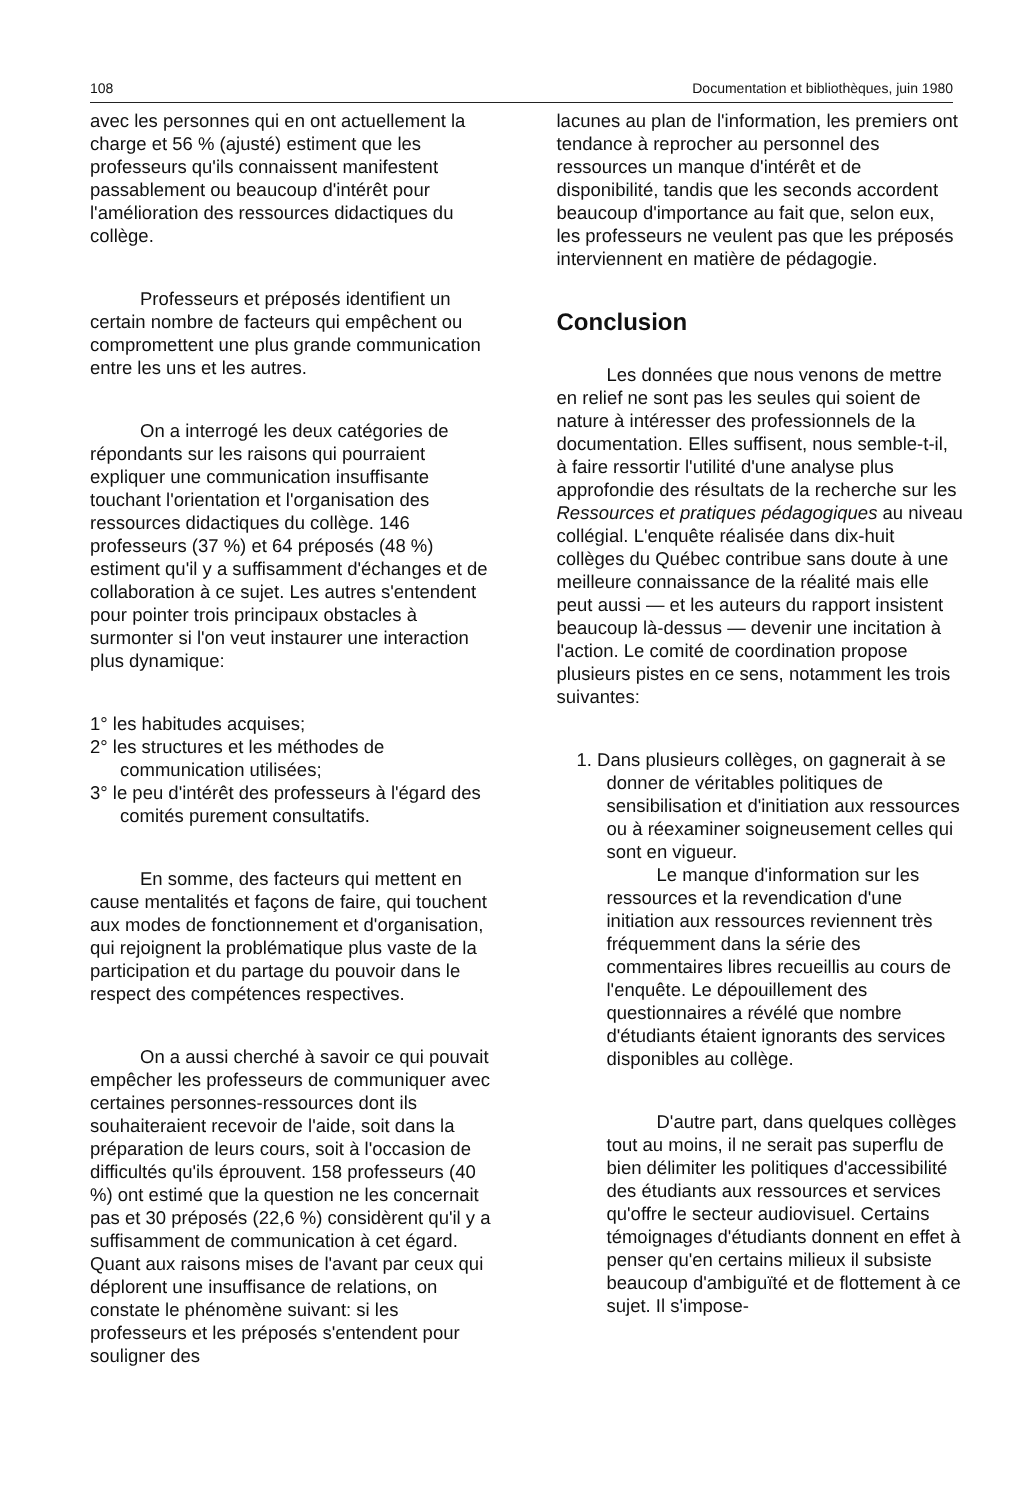108 Documentation et bibliothèques, juin 1980
avec les personnes qui en ont actuellement la charge et 56 % (ajusté) estiment que les professeurs qu'ils connaissent manifestent passablement ou beaucoup d'intérêt pour l'amélioration des ressources didactiques du collège.
Professeurs et préposés identifient un certain nombre de facteurs qui empêchent ou compromettent une plus grande communication entre les uns et les autres.
On a interrogé les deux catégories de répondants sur les raisons qui pourraient expliquer une communication insuffisante touchant l'orientation et l'organisation des ressources didactiques du collège. 146 professeurs (37 %) et 64 préposés (48 %) estiment qu'il y a suffisamment d'échanges et de collaboration à ce sujet. Les autres s'entendent pour pointer trois principaux obstacles à surmonter si l'on veut instaurer une interaction plus dynamique:
1° les habitudes acquises;
2° les structures et les méthodes de communication utilisées;
3° le peu d'intérêt des professeurs à l'égard des comités purement consultatifs.
En somme, des facteurs qui mettent en cause mentalités et façons de faire, qui touchent aux modes de fonctionnement et d'organisation, qui rejoignent la problématique plus vaste de la participation et du partage du pouvoir dans le respect des compétences respectives.
On a aussi cherché à savoir ce qui pouvait empêcher les professeurs de communiquer avec certaines personnes-ressources dont ils souhaiteraient recevoir de l'aide, soit dans la préparation de leurs cours, soit à l'occasion de difficultés qu'ils éprouvent. 158 professeurs (40 %) ont estimé que la question ne les concernait pas et 30 préposés (22,6 %) considèrent qu'il y a suffisamment de communication à cet égard. Quant aux raisons mises de l'avant par ceux qui déplorent une insuffisance de relations, on constate le phénomène suivant: si les professeurs et les préposés s'entendent pour souligner des
lacunes au plan de l'information, les premiers ont tendance à reprocher au personnel des ressources un manque d'intérêt et de disponibilité, tandis que les seconds accordent beaucoup d'importance au fait que, selon eux, les professeurs ne veulent pas que les préposés interviennent en matière de pédagogie.
Conclusion
Les données que nous venons de mettre en relief ne sont pas les seules qui soient de nature à intéresser des professionnels de la documentation. Elles suffisent, nous semble-t-il, à faire ressortir l'utilité d'une analyse plus approfondie des résultats de la recherche sur les Ressources et pratiques pédagogiques au niveau collégial. L'enquête réalisée dans dix-huit collèges du Québec contribue sans doute à une meilleure connaissance de la réalité mais elle peut aussi — et les auteurs du rapport insistent beaucoup là-dessus — devenir une incitation à l'action. Le comité de coordination propose plusieurs pistes en ce sens, notamment les trois suivantes:
1. Dans plusieurs collèges, on gagnerait à se donner de véritables politiques de sensibilisation et d'initiation aux ressources ou à réexaminer soigneusement celles qui sont en vigueur.
Le manque d'information sur les ressources et la revendication d'une initiation aux ressources reviennent très fréquemment dans la série des commentaires libres recueillis au cours de l'enquête. Le dépouillement des questionnaires a révélé que nombre d'étudiants étaient ignorants des services disponibles au collège.
D'autre part, dans quelques collèges tout au moins, il ne serait pas superflu de bien délimiter les politiques d'accessibilité des étudiants aux ressources et services qu'offre le secteur audiovisuel. Certains témoignages d'étudiants donnent en effet à penser qu'en certains milieux il subsiste beaucoup d'ambiguïté et de flottement à ce sujet. Il s'impose-